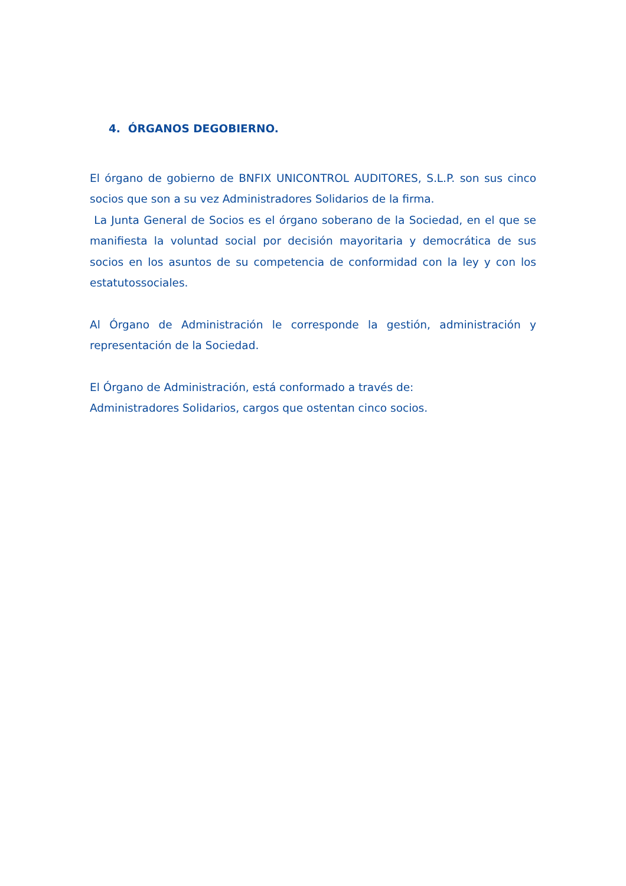4. ÓRGANOS DEGOBIERNO.
El órgano de gobierno de BNFIX UNICONTROL AUDITORES, S.L.P. son sus cinco socios que son a su vez Administradores Solidarios de la firma.
La Junta General de Socios es el órgano soberano de la Sociedad, en el que se manifiesta la voluntad social por decisión mayoritaria y democrática de sus socios en los asuntos de su competencia de conformidad con la ley y con los estatutossociales.
Al Órgano de Administración le corresponde la gestión, administración y representación de la Sociedad.
El Órgano de Administración, está conformado a través de:
Administradores Solidarios, cargos que ostentan cinco socios.